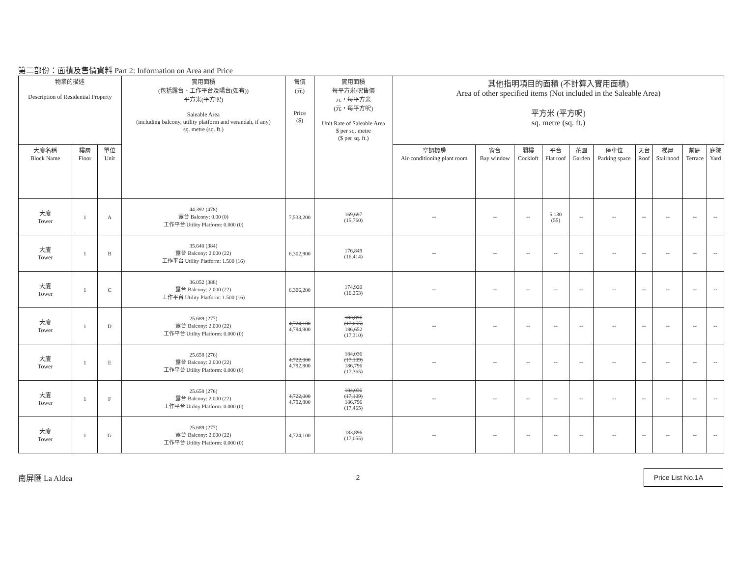第二部份：面積及售價資料 Part 2: Information on Area and Price
| 物業的描述 Description of Residential Property | | | 實用面積 (包括露台、工作平台及陽台(如有)) 平方米(平方呎) Saleable Area (including balcony, utility platform and verandah, if any) sq. metre (sq. ft.) | 售價 (元) Price ($) | 實用面積 每平方米/呎售價 元，每平方米 (元，每平方呎) Unit Rate of Saleable Area $ per sq. metre ($ per sq. ft.) | 其他指明項目的面積 (不計算入實用面積) Area of other specified items (Not included in the Saleable Area) 平方米 (平方呎) sq. metre (sq. ft.) | | | | | | | | | |
| --- | --- | --- | --- | --- | --- | --- | --- | --- | --- | --- | --- | --- | --- | --- | --- |
| 大廈名稱 Block Name | 樓層 Floor | 單位 Unit | | | | 空調機房 Air-conditioning plant room | 窗台 Bay window | 閣樓 Cockloft | 平台 Flat roof | 花園 Garden | 停車位 Parking space | 天台 Roof | 梯屋 Stairhood | 前庭 Terrace | 庭院 Yard |
| 大廈 Tower | 1 | A | 44.392 (478) 露台 Balcony: 0.00 (0) 工作平台 Utility Platform: 0.000 (0) | 7,533,200 | 169,697 (15,760) | -- | -- | -- | 5.130 (55) | -- | -- | -- | -- | -- | -- |
| 大廈 Tower | 1 | B | 35.640 (384) 露台 Balcony: 2.000 (22) 工作平台 Utility Platform: 1.500 (16) | 6,302,900 | 176,849 (16,414) | -- | -- | -- | -- | -- | -- | -- | -- | -- | -- |
| 大廈 Tower | 1 | C | 36.052 (388) 露台 Balcony: 2.000 (22) 工作平台 Utility Platform: 1.500 (16) | 6,306,200 | 174,920 (16,253) | -- | -- | -- | -- | -- | -- | -- | -- | -- | -- |
| 大廈 Tower | 1 | D | 25.689 (277) 露台 Balcony: 2.000 (22) 工作平台 Utility Platform: 0.000 (0) | 4,724,100 4,794,900 | 183,896 (17,055) 186,652 (17,310) | -- | -- | -- | -- | -- | -- | -- | -- | -- | -- |
| 大廈 Tower | 1 | E | 25.658 (276) 露台 Balcony: 2.000 (22) 工作平台 Utility Platform: 0.000 (0) | 4,722,000 4,792,800 | 184,036 (17,109) 186,796 (17,365) | -- | -- | -- | -- | -- | -- | -- | -- | -- | -- |
| 大廈 Tower | 1 | F | 25.658 (276) 露台 Balcony: 2.000 (22) 工作平台 Utility Platform: 0.000 (0) | 4,722,000 4,792,800 | 184,036 (17,109) 186,796 (17,465) | -- | -- | -- | -- | -- | -- | -- | -- | -- | -- |
| 大廈 Tower | 1 | G | 25.689 (277) 露台 Balcony: 2.000 (22) 工作平台 Utility Platform: 0.000 (0) | 4,724,100 | 183,896 (17,055) | -- | -- | -- | -- | -- | -- | -- | -- | -- | -- |
南屏匯 La Aldea 2 Price List No.1A